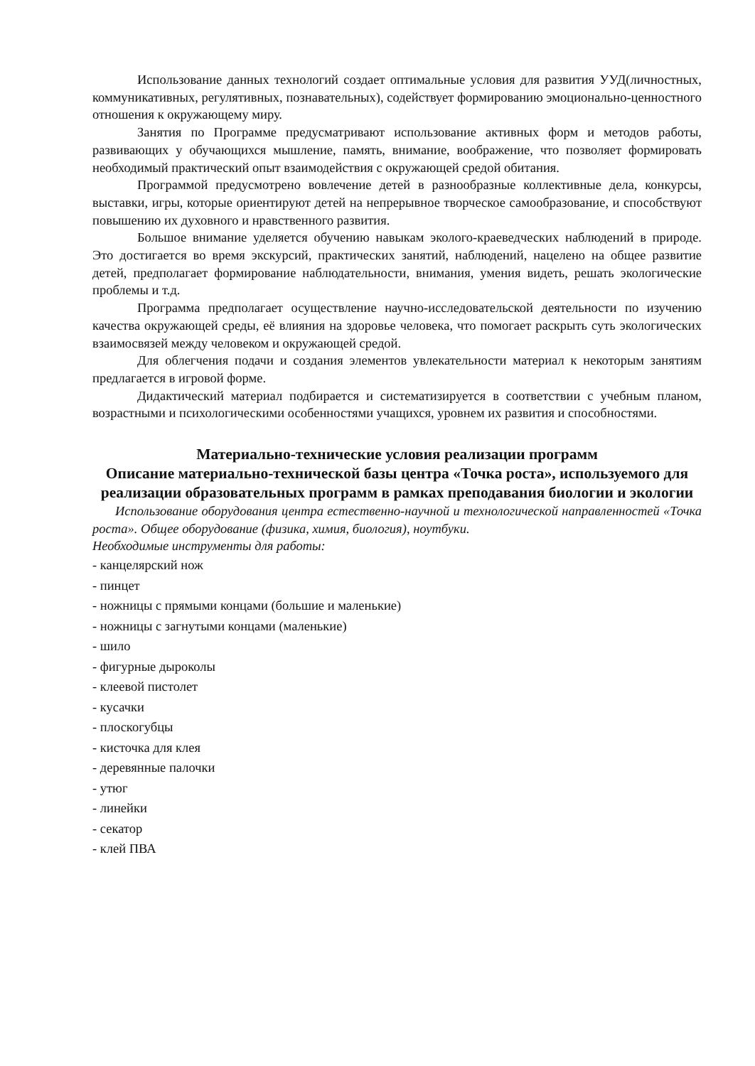Использование данных технологий создает оптимальные условия для развития УУД(личностных, коммуникативных, регулятивных, познавательных), содействует формированию эмоционально-ценностного отношения к окружающему миру.
Занятия по Программе предусматривают использование активных форм и методов работы, развивающих у обучающихся мышление, память, внимание, воображение, что позволяет формировать необходимый практический опыт взаимодействия с окружающей средой обитания.
Программой предусмотрено вовлечение детей в разнообразные коллективные дела, конкурсы, выставки, игры, которые ориентируют детей на непрерывное творческое самообразование, и способствуют повышению их духовного и нравственного развития.
Большое внимание уделяется обучению навыкам эколого-краеведческих наблюдений в природе. Это достигается во время экскурсий, практических занятий, наблюдений, нацелено на общее развитие детей, предполагает формирование наблюдательности, внимания, умения видеть, решать экологические проблемы и т.д.
Программа предполагает осуществление научно-исследовательской деятельности по изучению качества окружающей среды, её влияния на здоровье человека, что помогает раскрыть суть экологических взаимосвязей между человеком и окружающей средой.
Для облегчения подачи и создания элементов увлекательности материал к некоторым занятиям предлагается в игровой форме.
Дидактический материал подбирается и систематизируется в соответствии с учебным планом, возрастными и психологическими особенностями учащихся, уровнем их развития и способностями.
Материально-технические условия реализации программ
Описание материально-технической базы центра «Точка роста», используемого для реализации образовательных программ в рамках преподавания биологии и экологии
Использование оборудования центра естественно-научной и технологической направленностей «Точка роста». Общее оборудование (физика, химия, биология), ноутбуки.
Необходимые инструменты для работы:
- канцелярский нож
- пинцет
- ножницы с прямыми концами (большие и маленькие)
- ножницы с загнутыми концами (маленькие)
- шило
- фигурные дыроколы
- клеевой пистолет
- кусачки
- плоскогубцы
- кисточка для клея
- деревянные палочки
- утюг
- линейки
- секатор
- клей ПВА